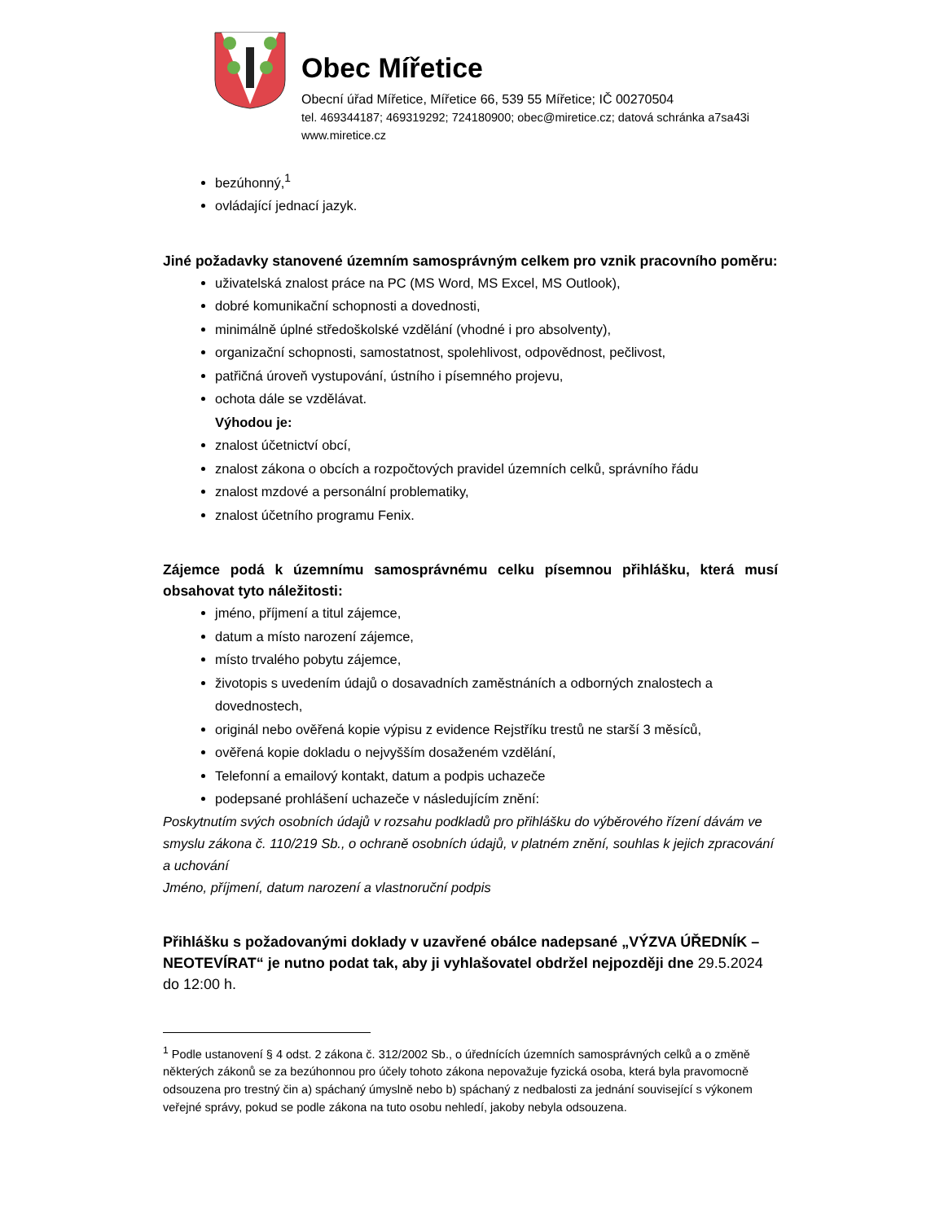Obec Mířetice
Obecní úřad Mířetice, Mířetice 66, 539 55 Mířetice; IČ 00270504
tel. 469344187; 469319292; 724180900; obec@miretice.cz; datová schránka a7sa43i
www.miretice.cz
bezúhonný,<sup>1</sup>
ovládající jednací jazyk.
Jiné požadavky stanovené územním samosprávným celkem pro vznik pracovního poměru:
uživatelská znalost práce na PC (MS Word, MS Excel, MS Outlook),
dobré komunikační schopnosti a dovednosti,
minimálně úplné středoškolské vzdělání (vhodné i pro absolventy),
organizační schopnosti, samostatnost, spolehlivost, odpovědnost, pečlivost,
patřičná úroveň vystupování, ústního i písemného projevu,
ochota dále se vzdělávat.
Výhodou je:
znalost účetnictví obcí,
znalost zákona o obcích a rozpočtových pravidel územních celků, správního řádu
znalost mzdové a personální problematiky,
znalost účetního programu Fenix.
Zájemce podá k územnímu samosprávnému celku písemnou přihlášku, která musí obsahovat tyto náležitosti:
jméno, příjmení a titul zájemce,
datum a místo narození zájemce,
místo trvalého pobytu zájemce,
životopis s uvedením údajů o dosavadních zaměstnáních a odborných znalostech a dovednostech,
originál nebo ověřená kopie výpisu z evidence Rejstříku trestů ne starší 3 měsíců,
ověřená kopie dokladu o nejvyšším dosaženém vzdělání,
Telefonní a emailový kontakt, datum a podpis uchazeče
podepsané prohlášení uchazeče v následujícím znění:
Poskytnutím svých osobních údajů v rozsahu podkladů pro přihlášku do výběrového řízení dávám ve smyslu zákona č. 110/219 Sb., o ochraně osobních údajů, v platném znění, souhlas k jejich zpracování a uchování
Jméno, příjmení, datum narození a vlastnoruční podpis
Přihlášku s požadovanými doklady v uzavřené obálce nadepsané „VÝZVA ÚŘEDNÍK – NEOTEVÍRAT“ je nutno podat tak, aby ji vyhlašovatel obdržel nejpozději dne 29.5.2024 do 12:00 h.
<sup>1</sup> Podle ustanovení § 4 odst. 2 zákona č. 312/2002 Sb., o úřednících územních samosprávných celků a o změně některých zákonů se za bezúhonnou pro účely tohoto zákona nepovažuje fyzická osoba, která byla pravomocně odsouzena pro trestný čin a) spáchaný úmyslně nebo b) spáchaný z nedbalosti za jednání související s výkonem veřejné správy, pokud se podle zákona na tuto osobu nehledí, jakoby nebyla odsouzena.